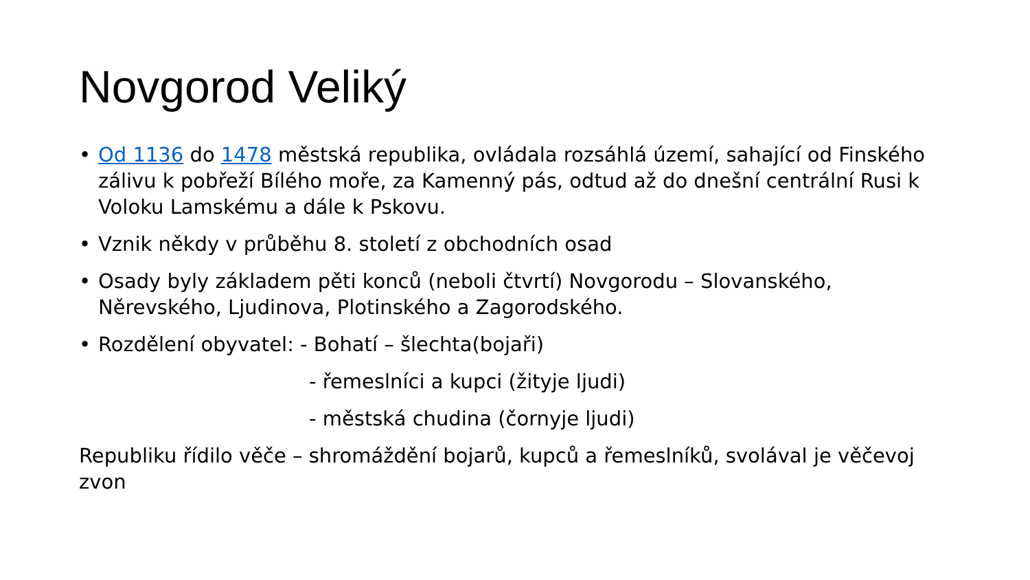Novgorod Veliký
• Od 1136 do 1478 městská republika, ovládala rozsáhlá území, sahající od Finského zálivu k pobřeží Bílého moře, za Kamenný pás, odtud až do dnešní centrální Rusi k Voloku Lamskému a dále k Pskovu.
• Vznik někdy v průběhu 8. století z obchodních osad
• Osady byly základem pěti konců (neboli čtvrtí) Novgorodu – Slovanského, Něrevského, Ljudinova, Plotinského a Zagorodského.
• Rozdělení obyvatel: - Bohatí – šlechta(bojaři)
- řemeslníci a kupci (žityje ljudi)
- městská chudina (čornyje ljudi)
Republiku řídilo věče – shromáždění bojarů, kupců a řemeslníků, svolával je věčevoj zvon